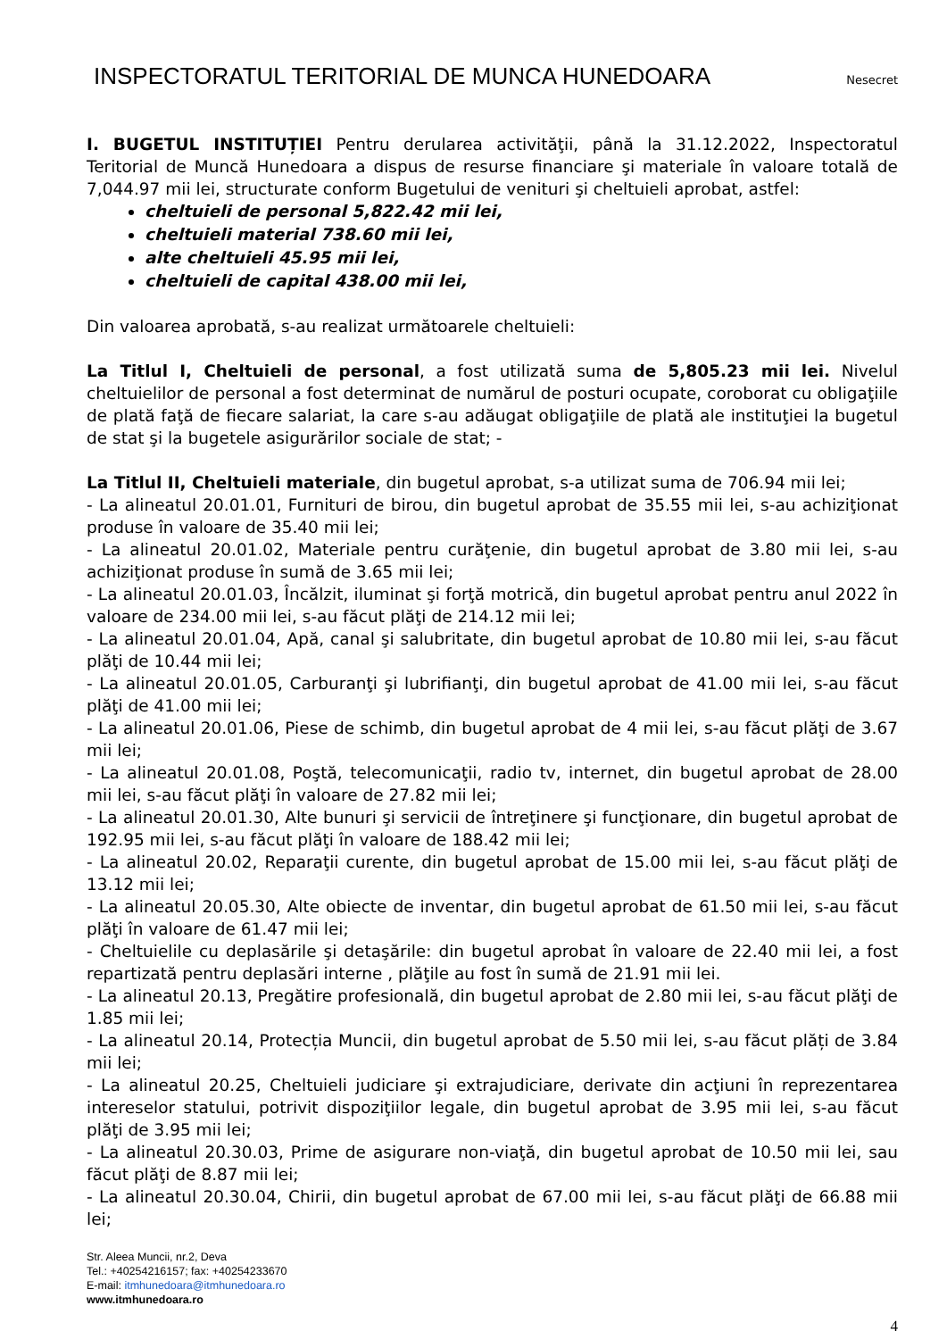INSPECTORATUL TERITORIAL DE MUNCA HUNEDOARA
Nesecret
I. BUGETUL INSTITUȚIEI Pentru derularea activităţii, până la 31.12.2022, Inspectoratul Teritorial de Muncă Hunedoara a dispus de resurse financiare şi materiale în valoare totală de 7,044.97 mii lei, structurate conform Bugetului de venituri şi cheltuieli aprobat, astfel:
cheltuieli de personal 5,822.42 mii lei,
cheltuieli material 738.60 mii lei,
alte cheltuieli 45.95 mii lei,
cheltuieli de capital 438.00 mii lei,
Din valoarea aprobată, s-au realizat următoarele cheltuieli:
La Titlul I, Cheltuieli de personal, a fost utilizată suma de 5,805.23 mii lei. Nivelul cheltuielilor de personal a fost determinat de numărul de posturi ocupate, coroborat cu obligaţiile de plată faţă de fiecare salariat, la care s-au adăugat obligaţiile de plată ale instituţiei la bugetul de stat şi la bugetele asigurărilor sociale de stat; -
La Titlul II, Cheltuieli materiale, din bugetul aprobat, s-a utilizat suma de 706.94 mii lei;
- La alineatul 20.01.01, Furnituri de birou, din bugetul aprobat de 35.55 mii lei, s-au achiziţionat produse în valoare de 35.40 mii lei;
- La alineatul 20.01.02, Materiale pentru curăţenie, din bugetul aprobat de 3.80 mii lei, s-au achiziţionat produse în sumă de 3.65 mii lei;
- La alineatul 20.01.03, Încălzit, iluminat şi forţă motrică, din bugetul aprobat pentru anul 2022 în valoare de 234.00 mii lei, s-au făcut plăţi de 214.12 mii lei;
- La alineatul 20.01.04, Apă, canal şi salubritate, din bugetul aprobat de 10.80 mii lei, s-au făcut plăţi de 10.44 mii lei;
- La alineatul 20.01.05, Carburanţi şi lubrifianţi, din bugetul aprobat de 41.00 mii lei, s-au făcut plăţi de 41.00 mii lei;
- La alineatul 20.01.06, Piese de schimb, din bugetul aprobat de 4 mii lei, s-au făcut plăţi de 3.67 mii lei;
- La alineatul 20.01.08, Poştă, telecomunicaţii, radio tv, internet, din bugetul aprobat de 28.00 mii lei, s-au făcut plăţi în valoare de 27.82 mii lei;
- La alineatul 20.01.30, Alte bunuri şi servicii de întreţinere şi funcţionare, din bugetul aprobat de 192.95 mii lei, s-au făcut plăţi în valoare de 188.42 mii lei;
- La alineatul 20.02, Reparaţii curente, din bugetul aprobat de 15.00 mii lei, s-au făcut plăţi de 13.12 mii lei;
- La alineatul 20.05.30, Alte obiecte de inventar, din bugetul aprobat de 61.50 mii lei, s-au făcut plăţi în valoare de 61.47 mii lei;
- Cheltuielile cu deplasările şi detaşările: din bugetul aprobat în valoare de 22.40 mii lei, a fost repartizată pentru deplasări interne , plăţile au fost în sumă de 21.91 mii lei.
- La alineatul 20.13, Pregătire profesională, din bugetul aprobat de 2.80 mii lei, s-au făcut plăţi de 1.85 mii lei;
- La alineatul 20.14, Protecția Muncii, din bugetul aprobat de 5.50 mii lei, s-au făcut plăți de 3.84 mii lei;
- La alineatul 20.25, Cheltuieli judiciare şi extrajudiciare, derivate din acţiuni în reprezentarea intereselor statului, potrivit dispoziţiilor legale, din bugetul aprobat de 3.95 mii lei, s-au făcut plăţi de 3.95 mii lei;
- La alineatul 20.30.03, Prime de asigurare non-viaţă, din bugetul aprobat de 10.50 mii lei, sau făcut plăţi de 8.87 mii lei;
- La alineatul 20.30.04, Chirii, din bugetul aprobat de 67.00 mii lei, s-au făcut plăţi de 66.88 mii lei;
Str. Aleea Muncii, nr.2, Deva
Tel.: +40254216157; fax: +40254233670
E-mail: itmhunedoara@itmhunedoara.ro
www.itmhunedoara.ro
4